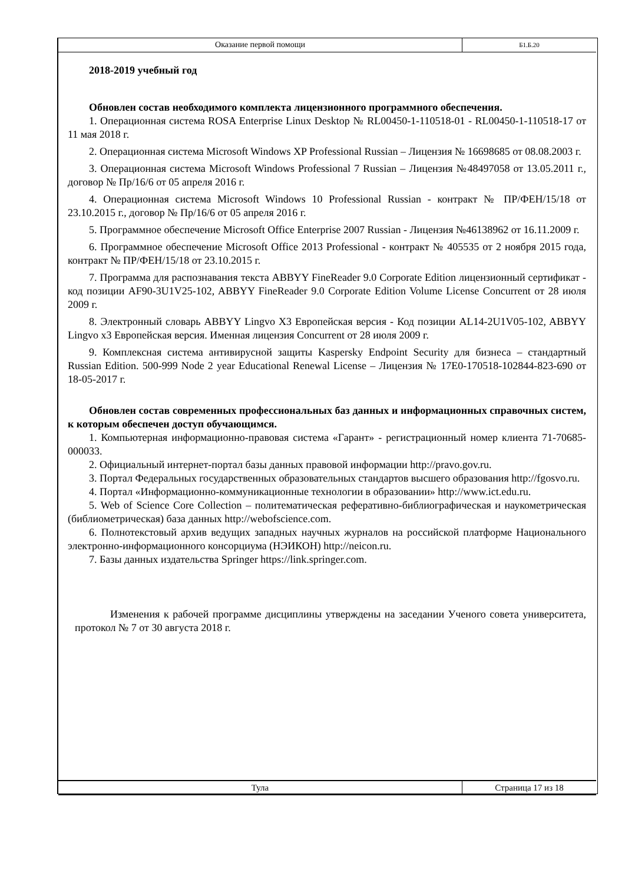Оказание первой помощи
Б1.Б.20
2018-2019 учебный год
Обновлен состав необходимого комплекта лицензионного программного обеспечения.
1. Операционная система ROSA Enterprise Linux Desktop № RL00450-1-110518-01 - RL00450-1-110518-17 от 11 мая 2018 г.
2. Операционная система Microsoft Windows XP Professional Russian – Лицензия № 16698685 от 08.08.2003 г.
3. Операционная система Microsoft Windows Professional 7 Russian – Лицензия №48497058 от 13.05.2011 г., договор № Пр/16/6 от 05 апреля 2016 г.
4. Операционная система Microsoft Windows 10 Professional Russian - контракт № ПР/ФЕН/15/18 от 23.10.2015 г., договор № Пр/16/6 от 05 апреля 2016 г.
5. Программное обеспечение Microsoft Office Enterprise 2007 Russian - Лицензия №46138962 от 16.11.2009 г.
6. Программное обеспечение Microsoft Office 2013 Professional - контракт № 405535 от 2 ноября 2015 года, контракт № ПР/ФЕН/15/18 от 23.10.2015 г.
7. Программа для распознавания текста ABBYY FineReader 9.0 Corporate Edition лицензионный сертификат - код позиции AF90-3U1V25-102, ABBYY FineReader 9.0 Corporate Edition Volume License Concurrent от 28 июля 2009 г.
8. Электронный словарь ABBYY Lingvo X3 Европейская версия - Код позиции AL14-2U1V05-102, ABBYY Lingvo x3 Европейская версия. Именная лицензия Concurrent от 28 июля 2009 г.
9. Комплексная система антивирусной защиты Kaspersky Endpoint Security для бизнеса – стандартный Russian Edition. 500-999 Node 2 year Educational Renewal License – Лицензия № 17E0-170518-102844-823-690 от 18-05-2017 г.
Обновлен состав современных профессиональных баз данных и информационных справочных систем, к которым обеспечен доступ обучающимся.
1. Компьютерная информационно-правовая система «Гарант» - регистрационный номер клиента 71-70685-000033.
2. Официальный интернет-портал базы данных правовой информации http://pravo.gov.ru.
3. Портал Федеральных государственных образовательных стандартов высшего образования http://fgosvo.ru.
4. Портал «Информационно-коммуникационные технологии в образовании» http://www.ict.edu.ru.
5. Web of Science Core Collection – политематическая реферативно-библиографическая и наукометрическая (библиометрическая) база данных http://webofscience.com.
6. Полнотекстовый архив ведущих западных научных журналов на российской платформе Национального электронно-информационного консорциума (НЭИКОН) http://neicon.ru.
7. Базы данных издательства Springer https://link.springer.com.
Изменения к рабочей программе дисциплины утверждены на заседании Ученого совета университета, протокол № 7 от 30 августа 2018 г.
Тула Страница 17 из 18